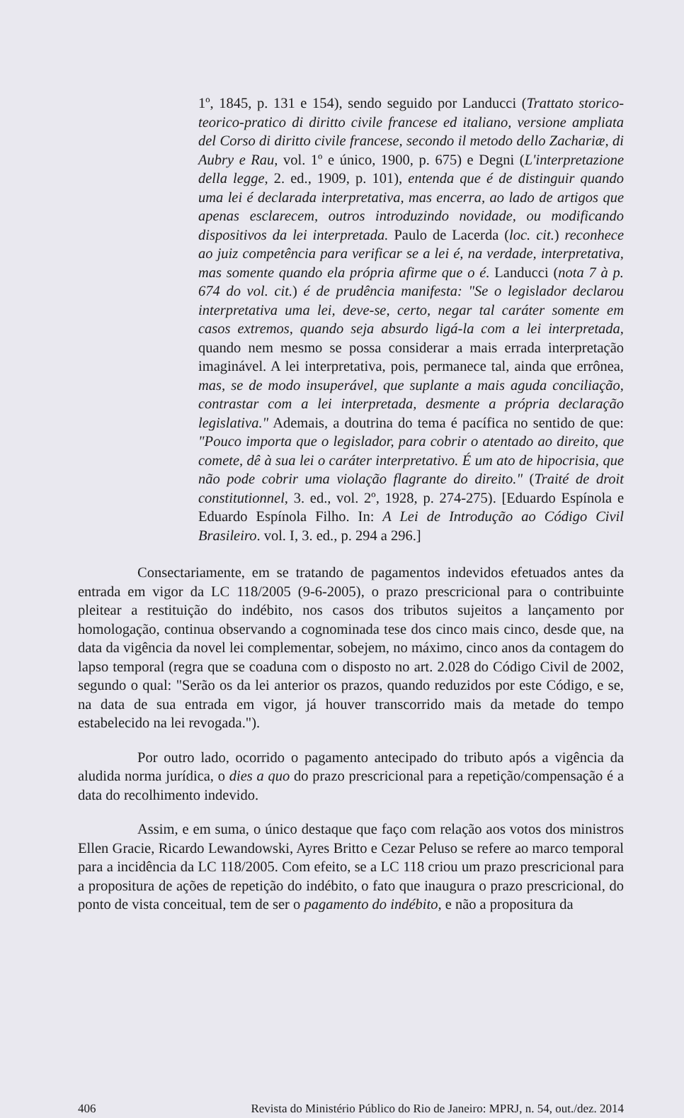1º, 1845, p. 131 e 154), sendo seguido por Landucci (Trattato storico-teorico-pratico di diritto civile francese ed italiano, versione ampliata del Corso di diritto civile francese, secondo il metodo dello Zachariæ, di Aubry e Rau, vol. 1º e único, 1900, p. 675) e Degni (L'interpretazione della legge, 2. ed., 1909, p. 101), entenda que é de distinguir quando uma lei é declarada interpretativa, mas encerra, ao lado de artigos que apenas esclarecem, outros introduzindo novidade, ou modificando dispositivos da lei interpretada. Paulo de Lacerda (loc. cit.) reconhece ao juiz competência para verificar se a lei é, na verdade, interpretativa, mas somente quando ela própria afirme que o é. Landucci (nota 7 à p. 674 do vol. cit.) é de prudência manifesta: "Se o legislador declarou interpretativa uma lei, deve-se, certo, negar tal caráter somente em casos extremos, quando seja absurdo ligá-la com a lei interpretada, quando nem mesmo se possa considerar a mais errada interpretação imaginável. A lei interpretativa, pois, permanece tal, ainda que errônea, mas, se de modo insuperável, que suplante a mais aguda conciliação, contrastar com a lei interpretada, desmente a própria declaração legislativa." Ademais, a doutrina do tema é pacífica no sentido de que: "Pouco importa que o legislador, para cobrir o atentado ao direito, que comete, dê à sua lei o caráter interpretativo. É um ato de hipocrisia, que não pode cobrir uma violação flagrante do direito." (Traité de droit constitutionnel, 3. ed., vol. 2º, 1928, p. 274-275). [Eduardo Espínola e Eduardo Espínola Filho. In: A Lei de Introdução ao Código Civil Brasileiro. vol. I, 3. ed., p. 294 a 296.]
Consectariamente, em se tratando de pagamentos indevidos efetuados antes da entrada em vigor da LC 118/2005 (9-6-2005), o prazo prescricional para o contribuinte pleitear a restituição do indébito, nos casos dos tributos sujeitos a lançamento por homologação, continua observando a cognominada tese dos cinco mais cinco, desde que, na data da vigência da novel lei complementar, sobejem, no máximo, cinco anos da contagem do lapso temporal (regra que se coaduna com o disposto no art. 2.028 do Código Civil de 2002, segundo o qual: "Serão os da lei anterior os prazos, quando reduzidos por este Código, e se, na data de sua entrada em vigor, já houver transcorrido mais da metade do tempo estabelecido na lei revogada.").
Por outro lado, ocorrido o pagamento antecipado do tributo após a vigência da aludida norma jurídica, o dies a quo do prazo prescricional para a repetição/compensação é a data do recolhimento indevido.
Assim, e em suma, o único destaque que faço com relação aos votos dos ministros Ellen Gracie, Ricardo Lewandowski, Ayres Britto e Cezar Peluso se refere ao marco temporal para a incidência da LC 118/2005. Com efeito, se a LC 118 criou um prazo prescricional para a propositura de ações de repetição do indébito, o fato que inaugura o prazo prescricional, do ponto de vista conceitual, tem de ser o pagamento do indébito, e não a propositura da
406 Revista do Ministério Público do Rio de Janeiro: MPRJ, n. 54, out./dez. 2014